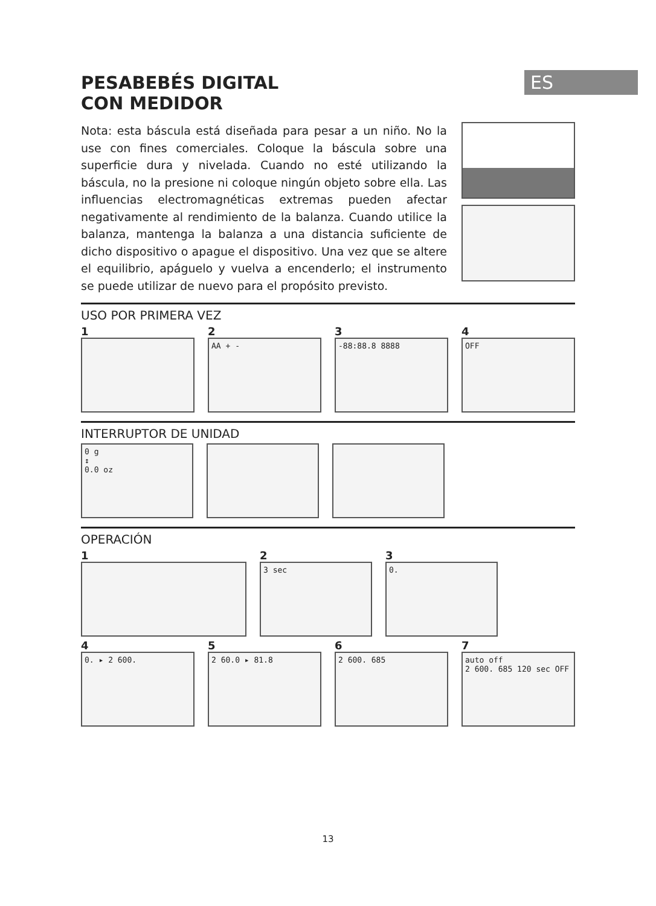ES
PESABEBÉS DIGITAL
CON MEDIDOR
Nota: esta báscula está diseñada para pesar a un niño. No la use con fines comerciales. Coloque la báscula sobre una superficie dura y nivelada. Cuando no esté utilizando la báscula, no la presione ni coloque ningún objeto sobre ella. Las influencias electromagnéticas extremas pueden afectar negativamente al rendimiento de la balanza. Cuando utilice la balanza, mantenga la balanza a una distancia suficiente de dicho dispositivo o apague el dispositivo. Una vez que se altere el equilibrio, apáguelo y vuelva a encenderlo; el instrumento se puede utilizar de nuevo para el propósito previsto.
USO POR PRIMERA VEZ
1 2
AA + -
3
-88:88.8 8888
4
OFF
INTERRUPTOR DE UNIDAD
0 g
↕
0.0 oz
OPERACIÓN
1 2
3 sec
3
0.
4
0. ▸ 2 600.
5
2 60.0 ▸ 81.8
6
2 600. 685
7
auto off
2 600. 685 120 sec OFF
13